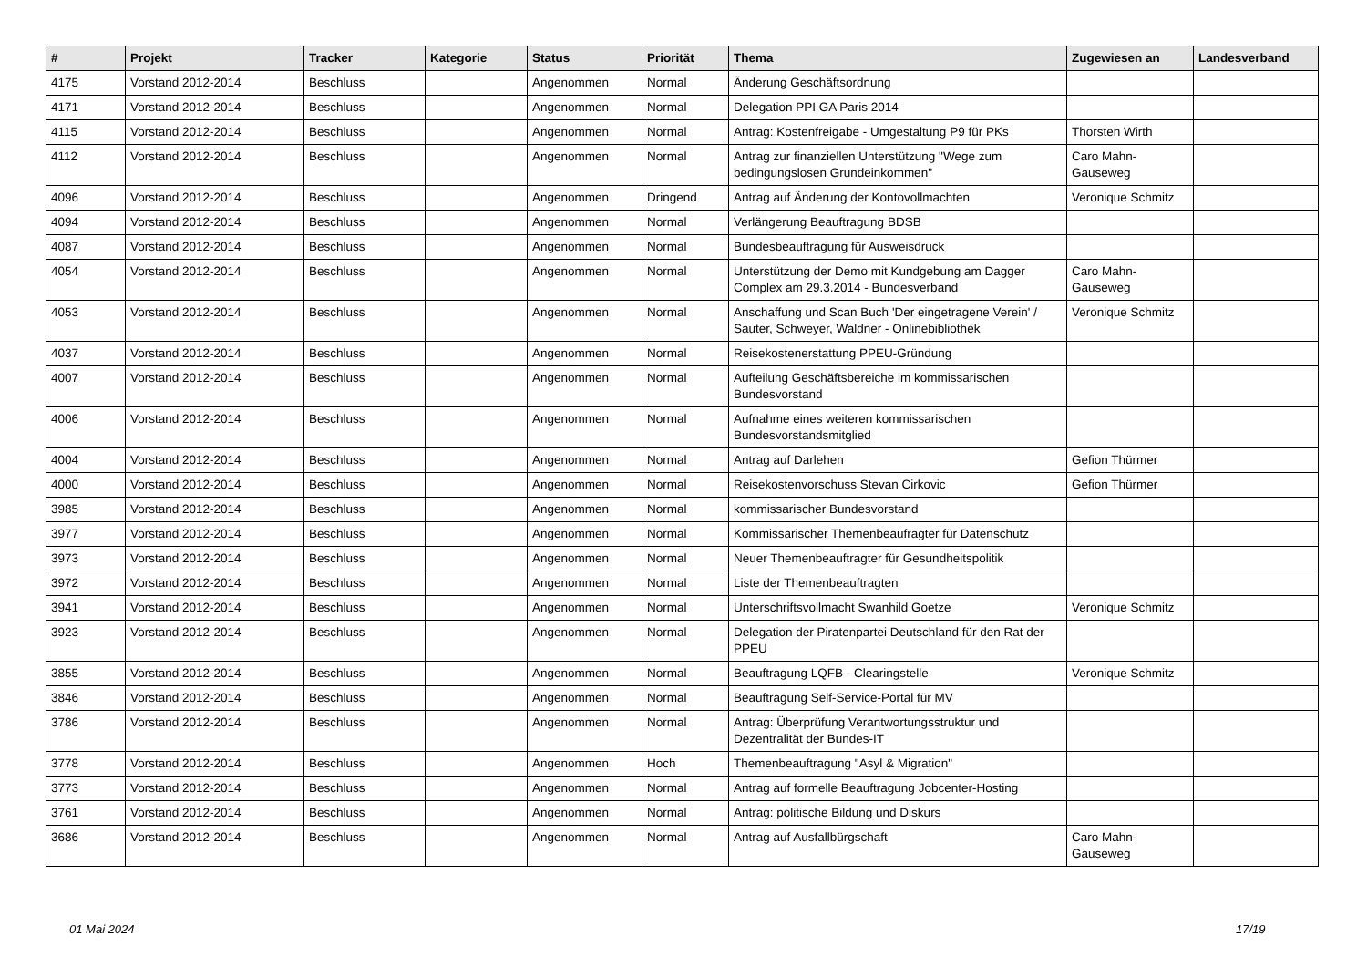| # | Projekt | Tracker | Kategorie | Status | Priorität | Thema | Zugewiesen an | Landesverband |
| --- | --- | --- | --- | --- | --- | --- | --- | --- |
| 4175 | Vorstand 2012-2014 | Beschluss | | Angenommen | Normal | Änderung Geschäftsordnung | | |
| 4171 | Vorstand 2012-2014 | Beschluss | | Angenommen | Normal | Delegation PPI GA Paris 2014 | | |
| 4115 | Vorstand 2012-2014 | Beschluss | | Angenommen | Normal | Antrag: Kostenfreigabe - Umgestaltung P9 für PKs | Thorsten Wirth | |
| 4112 | Vorstand 2012-2014 | Beschluss | | Angenommen | Normal | Antrag zur finanziellen Unterstützung "Wege zum bedingungslosen Grundeinkommen" | Caro Mahn-Gauseweg | |
| 4096 | Vorstand 2012-2014 | Beschluss | | Angenommen | Dringend | Antrag auf Änderung der Kontovollmachten | Veronique Schmitz | |
| 4094 | Vorstand 2012-2014 | Beschluss | | Angenommen | Normal | Verlängerung Beauftragung BDSB | | |
| 4087 | Vorstand 2012-2014 | Beschluss | | Angenommen | Normal | Bundesbeauftragung für Ausweisdruck | | |
| 4054 | Vorstand 2012-2014 | Beschluss | | Angenommen | Normal | Unterstützung der Demo mit Kundgebung am Dagger Complex am 29.3.2014 - Bundesverband | Caro Mahn-Gauseweg | |
| 4053 | Vorstand 2012-2014 | Beschluss | | Angenommen | Normal | Anschaffung und Scan Buch 'Der eingetragene Verein' / Sauter, Schweyer, Waldner - Onlinebibliothek | Veronique Schmitz | |
| 4037 | Vorstand 2012-2014 | Beschluss | | Angenommen | Normal | Reisekostenerstattung PPEU-Gründung | | |
| 4007 | Vorstand 2012-2014 | Beschluss | | Angenommen | Normal | Aufteilung Geschäftsbereiche im kommissarischen Bundesvorstand | | |
| 4006 | Vorstand 2012-2014 | Beschluss | | Angenommen | Normal | Aufnahme eines weiteren kommissarischen Bundesvorstandsmitglied | | |
| 4004 | Vorstand 2012-2014 | Beschluss | | Angenommen | Normal | Antrag auf Darlehen | Gefion Thürmer | |
| 4000 | Vorstand 2012-2014 | Beschluss | | Angenommen | Normal | Reisekostenvorschuss Stevan Cirkovic | Gefion Thürmer | |
| 3985 | Vorstand 2012-2014 | Beschluss | | Angenommen | Normal | kommissarischer Bundesvorstand | | |
| 3977 | Vorstand 2012-2014 | Beschluss | | Angenommen | Normal | Kommissarischer Themenbeaufragter für Datenschutz | | |
| 3973 | Vorstand 2012-2014 | Beschluss | | Angenommen | Normal | Neuer Themenbeauftragter für Gesundheitspolitik | | |
| 3972 | Vorstand 2012-2014 | Beschluss | | Angenommen | Normal | Liste der Themenbeauftragten | | |
| 3941 | Vorstand 2012-2014 | Beschluss | | Angenommen | Normal | Unterschriftsvollmacht Swanhild Goetze | Veronique Schmitz | |
| 3923 | Vorstand 2012-2014 | Beschluss | | Angenommen | Normal | Delegation der Piratenpartei Deutschland für den Rat der PPEU | | |
| 3855 | Vorstand 2012-2014 | Beschluss | | Angenommen | Normal | Beauftragung LQFB - Clearingstelle | Veronique Schmitz | |
| 3846 | Vorstand 2012-2014 | Beschluss | | Angenommen | Normal | Beauftragung Self-Service-Portal für MV | | |
| 3786 | Vorstand 2012-2014 | Beschluss | | Angenommen | Normal | Antrag: Überprüfung Verantwortungsstruktur und Dezentralität der Bundes-IT | | |
| 3778 | Vorstand 2012-2014 | Beschluss | | Angenommen | Hoch | Themenbeauftragung "Asyl & Migration" | | |
| 3773 | Vorstand 2012-2014 | Beschluss | | Angenommen | Normal | Antrag auf formelle Beauftragung Jobcenter-Hosting | | |
| 3761 | Vorstand 2012-2014 | Beschluss | | Angenommen | Normal | Antrag: politische Bildung und Diskurs | | |
| 3686 | Vorstand 2012-2014 | Beschluss | | Angenommen | Normal | Antrag auf Ausfallbürgschaft | Caro Mahn-Gauseweg | |
01 Mai 2024 17/19